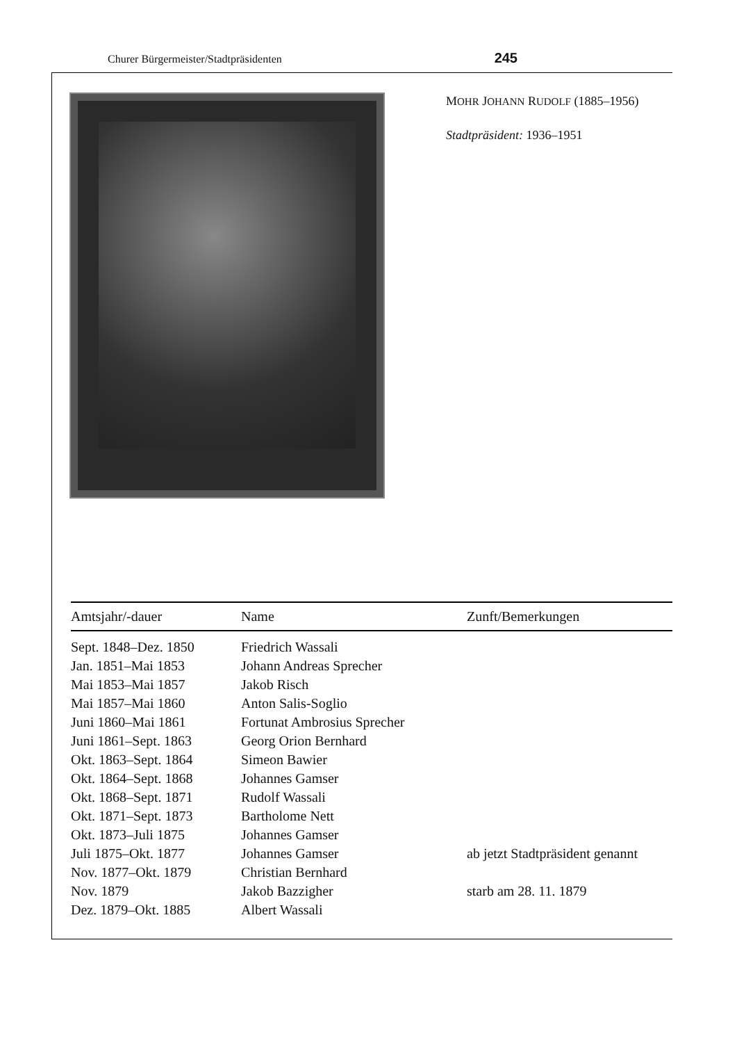Churer Bürgermeister/Stadtpräsidenten 245
MOHR JOHANN RUDOLF (1885–1956)
Stadtpräsident: 1936–1951
| Amtsjahr/-dauer | Name | Zunft/Bemerkungen |
| --- | --- | --- |
| Sept. 1848–Dez. 1850 | Friedrich Wassali | |
| Jan. 1851–Mai 1853 | Johann Andreas Sprecher | |
| Mai 1853–Mai 1857 | Jakob Risch | |
| Mai 1857–Mai 1860 | Anton Salis-Soglio | |
| Juni 1860–Mai 1861 | Fortunat Ambrosius Sprecher | |
| Juni 1861–Sept. 1863 | Georg Orion Bernhard | |
| Okt. 1863–Sept. 1864 | Simeon Bawier | |
| Okt. 1864–Sept. 1868 | Johannes Gamser | |
| Okt. 1868–Sept. 1871 | Rudolf Wassali | |
| Okt. 1871–Sept. 1873 | Bartholome Nett | |
| Okt. 1873–Juli 1875 | Johannes Gamser | |
| Juli 1875–Okt. 1877 | Johannes Gamser | ab jetzt Stadtpräsident genannt |
| Nov. 1877–Okt. 1879 | Christian Bernhard | |
| Nov. 1879 | Jakob Bazzigher | starb am 28. 11. 1879 |
| Dez. 1879–Okt. 1885 | Albert Wassali | |